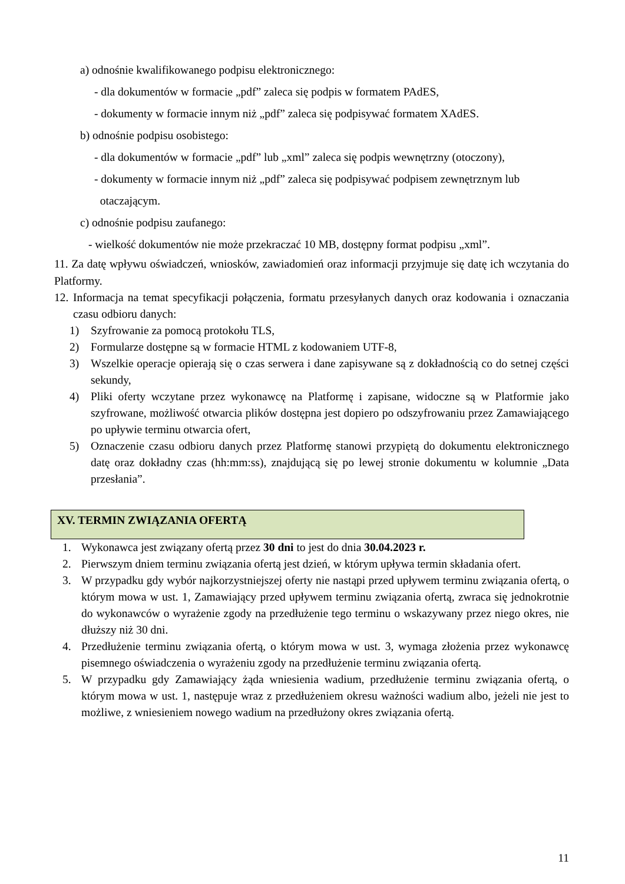a) odnośnie kwalifikowanego podpisu elektronicznego:
- dla dokumentów w formacie „pdf” zaleca się podpis w formatem PAdES,
- dokumenty w formacie innym niż „pdf” zaleca się podpisywać formatem XAdES.
b) odnośnie podpisu osobistego:
- dla dokumentów w formacie „pdf” lub „xml” zaleca się podpis wewnętrzny (otoczony),
- dokumenty w formacie innym niż „pdf” zaleca się podpisywać podpisem zewnętrznym lub
otaczającym.
c) odnośnie podpisu zaufanego:
- wielkość dokumentów nie może przekraczać 10 MB, dostępny format podpisu „xml”.
11. Za datę wpływu oświadczeń, wniosków, zawiadomień oraz informacji przyjmuje się datę ich wczytania do Platformy.
12. Informacja na temat specyfikacji połączenia, formatu przesyłanych danych oraz kodowania i oznaczania czasu odbioru danych:
1) Szyfrowanie za pomocą protokołu TLS,
2) Formularze dostępne są w formacie HTML z kodowaniem UTF-8,
3) Wszelkie operacje opierają się o czas serwera i dane zapisywane są z dokładnością co do setnej części sekundy,
4) Pliki oferty wczytane przez wykonawcę na Platformę i zapisane, widoczne są w Platformie jako szyfrowane, możliwość otwarcia plików dostępna jest dopiero po odszyfrowaniu przez Zamawiającego po upływie terminu otwarcia ofert,
5) Oznaczenie czasu odbioru danych przez Platformę stanowi przypiętą do dokumentu elektronicznego datę oraz dokładny czas (hh:mm:ss), znajdującą się po lewej stronie dokumentu w kolumnie „Data przesłania”.
XV. TERMIN ZWIĄZANIA OFERTĄ
1. Wykonawca jest związany ofertą przez 30 dni to jest do dnia 30.04.2023 r.
2. Pierwszym dniem terminu związania ofertą jest dzień, w którym upływa termin składania ofert.
3. W przypadku gdy wybór najkorzystniejszej oferty nie nastąpi przed upływem terminu związania ofertą, o którym mowa w ust. 1, Zamawiający przed upływem terminu związania ofertą, zwraca się jednokrotnie do wykonawców o wyrażenie zgody na przedłużenie tego terminu o wskazywany przez niego okres, nie dłuższy niż 30 dni.
4. Przedłużenie terminu związania ofertą, o którym mowa w ust. 3, wymaga złożenia przez wykonawcę pisemnego oświadczenia o wyrażeniu zgody na przedłużenie terminu związania ofertą.
5. W przypadku gdy Zamawiający żąda wniesienia wadium, przedłużenie terminu związania ofertą, o którym mowa w ust. 1, następuje wraz z przedłużeniem okresu ważności wadium albo, jeżeli nie jest to możliwe, z wniesieniem nowego wadium na przedłużony okres związania ofertą.
11